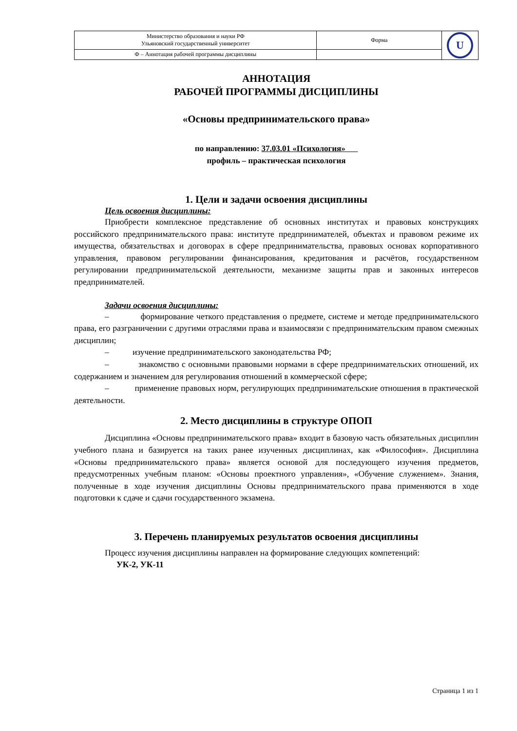| Министерство образования и науки РФ Ульяновский государственный университет | Форма | U |
| Ф – Аннотация рабочей программы дисциплины | | |
АННОТАЦИЯ
РАБОЧЕЙ ПРОГРАММЫ ДИСЦИПЛИНЫ
«Основы предпринимательского права»
по направлению: 37.03.01 «Психология»
профиль – практическая психология
1. Цели и задачи освоения дисциплины
Цель освоения дисциплины:
Приобрести комплексное представление об основных институтах и правовых конструкциях российского предпринимательского права: институте предпринимателей, объектах и правовом режиме их имущества, обязательствах и договорах в сфере предпринимательства, правовых основах корпоративного управления, правовом регулировании финансирования, кредитования и расчётов, государственном регулировании предпринимательской деятельности, механизме защиты прав и законных интересов предпринимателей.
Задачи освоения дисциплины:
– формирование четкого представления о предмете, системе и методе предпринимательского права, его разграничении с другими отраслями права и взаимосвязи с предпринимательским правом смежных дисциплин;
– изучение предпринимательского законодательства РФ;
– знакомство с основными правовыми нормами в сфере предпринимательских отношений, их содержанием и значением для регулирования отношений в коммерческой сфере;
– применение правовых норм, регулирующих предпринимательские отношения в практической деятельности.
2. Место дисциплины в структуре ОПОП
Дисциплина «Основы предпринимательского права» входит в базовую часть обязательных дисциплин учебного плана и базируется на таких ранее изученных дисциплинах, как «Философия». Дисциплина «Основы предпринимательского права» является основой для последующего изучения предметов, предусмотренных учебным планом: «Основы проектного управления», «Обучение служением». Знания, полученные в ходе изучения дисциплины Основы предпринимательского права применяются в ходе подготовки к сдаче и сдачи государственного экзамена.
3. Перечень планируемых результатов освоения дисциплины
Процесс изучения дисциплины направлен на формирование следующих компетенций:
УК-2, УК-11
Страница 1 из 1